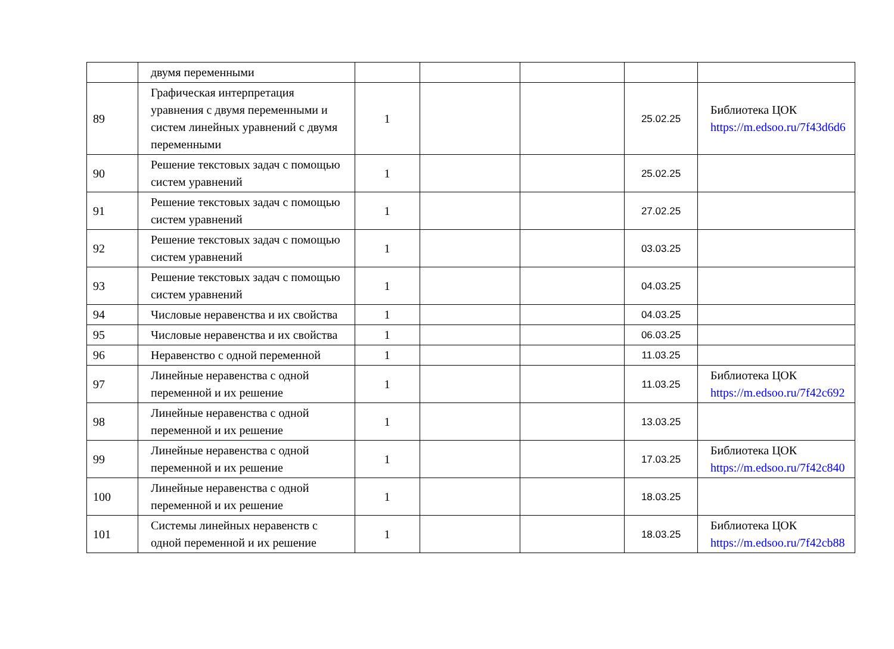| | двумя переменными | | | | | |
| 89 | Графическая интерпретация уравнения с двумя переменными и систем линейных уравнений с двумя переменными | 1 | | | 25.02.25 | Библиотека ЦОК https://m.edsoo.ru/7f43d6d6 |
| 90 | Решение текстовых задач с помощью систем уравнений | 1 | | | 25.02.25 | |
| 91 | Решение текстовых задач с помощью систем уравнений | 1 | | | 27.02.25 | |
| 92 | Решение текстовых задач с помощью систем уравнений | 1 | | | 03.03.25 | |
| 93 | Решение текстовых задач с помощью систем уравнений | 1 | | | 04.03.25 | |
| 94 | Числовые неравенства и их свойства | 1 | | | 04.03.25 | |
| 95 | Числовые неравенства и их свойства | 1 | | | 06.03.25 | |
| 96 | Неравенство с одной переменной | 1 | | | 11.03.25 | |
| 97 | Линейные неравенства с одной переменной и их решение | 1 | | | 11.03.25 | Библиотека ЦОК https://m.edsoo.ru/7f42c692 |
| 98 | Линейные неравенства с одной переменной и их решение | 1 | | | 13.03.25 | |
| 99 | Линейные неравенства с одной переменной и их решение | 1 | | | 17.03.25 | Библиотека ЦОК https://m.edsoo.ru/7f42c840 |
| 100 | Линейные неравенства с одной переменной и их решение | 1 | | | 18.03.25 | |
| 101 | Системы линейных неравенств с одной переменной и их решение | 1 | | | 18.03.25 | Библиотека ЦОК https://m.edsoo.ru/7f42cb88 |